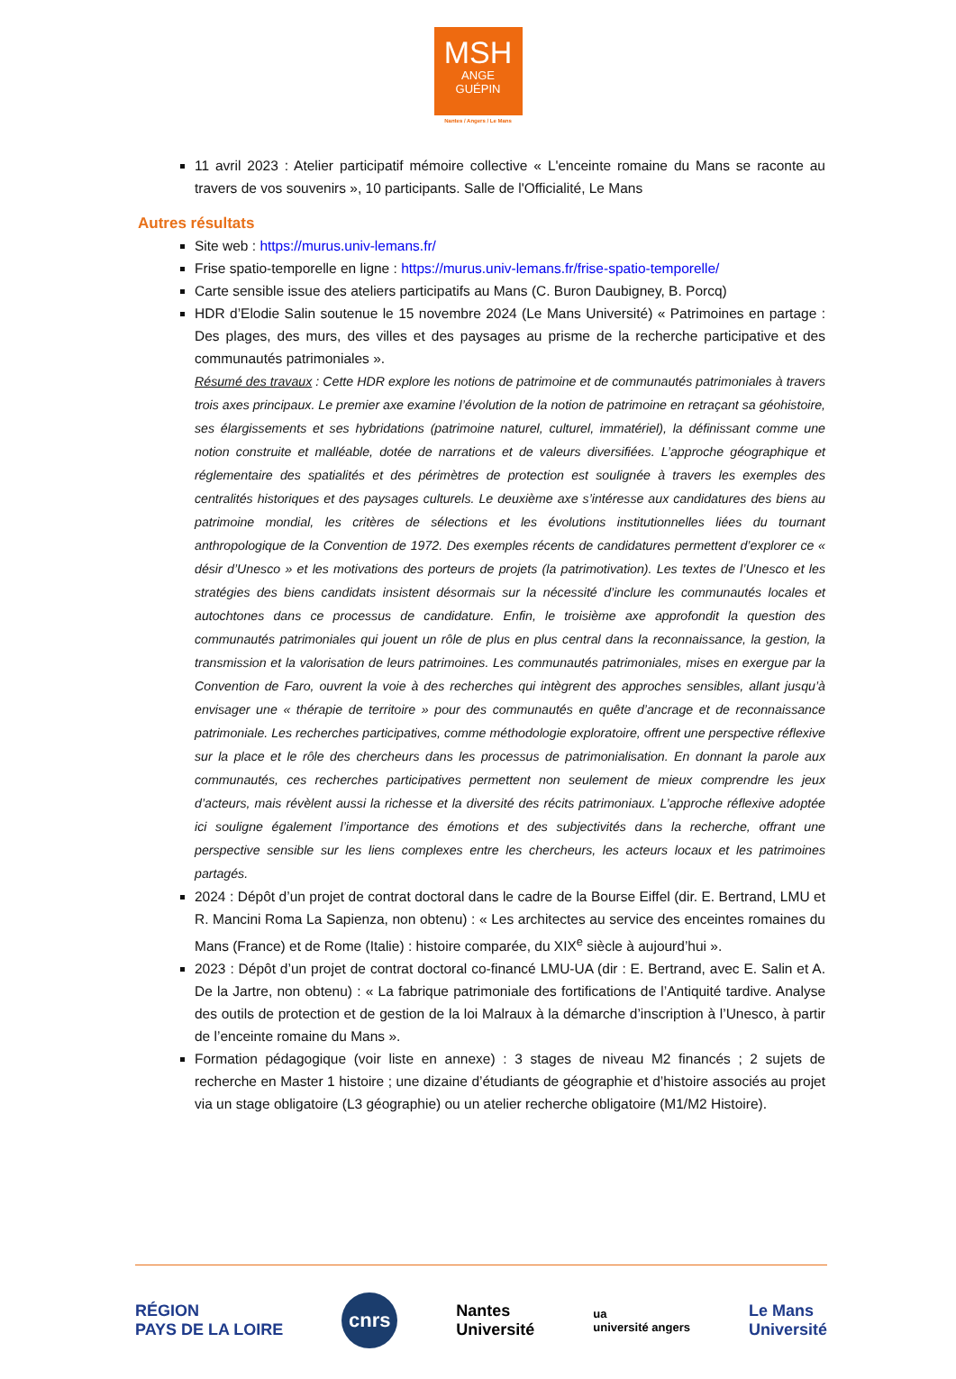MSH
ANGE
GUÉPIN
Nantes / Angers / Le Mans
11 avril 2023 : Atelier participatif mémoire collective « L'enceinte romaine du Mans se raconte au travers de vos souvenirs », 10 participants. Salle de l'Officialité, Le Mans
Autres résultats
Site web : https://murus.univ-lemans.fr/
Frise spatio-temporelle en ligne : https://murus.univ-lemans.fr/frise-spatio-temporelle/
Carte sensible issue des ateliers participatifs au Mans (C. Buron Daubigney, B. Porcq)
HDR d’Elodie Salin soutenue le 15 novembre 2024 (Le Mans Université) « Patrimoines en partage : Des plages, des murs, des villes et des paysages au prisme de la recherche participative et des communautés patrimoniales ».
Résumé des travaux : Cette HDR explore les notions de patrimoine et de communautés patrimoniales à travers trois axes principaux. Le premier axe examine l’évolution de la notion de patrimoine en retraçant sa géohistoire, ses élargissements et ses hybridations (patrimoine naturel, culturel, immatériel), la définissant comme une notion construite et malléable, dotée de narrations et de valeurs diversifiées. L’approche géographique et réglementaire des spatialités et des périmètres de protection est soulignée à travers les exemples des centralités historiques et des paysages culturels. Le deuxième axe s’intéresse aux candidatures des biens au patrimoine mondial, les critères de sélections et les évolutions institutionnelles liées du tournant anthropologique de la Convention de 1972. Des exemples récents de candidatures permettent d’explorer ce « désir d’Unesco » et les motivations des porteurs de projets (la patrimotivation). Les textes de l’Unesco et les stratégies des biens candidats insistent désormais sur la nécessité d’inclure les communautés locales et autochtones dans ce processus de candidature. Enfin, le troisième axe approfondit la question des communautés patrimoniales qui jouent un rôle de plus en plus central dans la reconnaissance, la gestion, la transmission et la valorisation de leurs patrimoines. Les communautés patrimoniales, mises en exergue par la Convention de Faro, ouvrent la voie à des recherches qui intègrent des approches sensibles, allant jusqu’à envisager une « thérapie de territoire » pour des communautés en quête d’ancrage et de reconnaissance patrimoniale. Les recherches participatives, comme méthodologie exploratoire, offrent une perspective réflexive sur la place et le rôle des chercheurs dans les processus de patrimonialisation. En donnant la parole aux communautés, ces recherches participatives permettent non seulement de mieux comprendre les jeux d’acteurs, mais révèlent aussi la richesse et la diversité des récits patrimoniaux. L’approche réflexive adoptée ici souligne également l’importance des émotions et des subjectivités dans la recherche, offrant une perspective sensible sur les liens complexes entre les chercheurs, les acteurs locaux et les patrimoines partagés.
2024 : Dépôt d’un projet de contrat doctoral dans le cadre de la Bourse Eiffel (dir. E. Bertrand, LMU et R. Mancini Roma La Sapienza, non obtenu) : « Les architectes au service des enceintes romaines du Mans (France) et de Rome (Italie) : histoire comparée, du XIX<sup>e</sup> siècle à aujourd’hui ».
2023 : Dépôt d’un projet de contrat doctoral co-financé LMU-UA (dir : E. Bertrand, avec E. Salin et A. De la Jartre, non obtenu) : « La fabrique patrimoniale des fortifications de l’Antiquité tardive. Analyse des outils de protection et de gestion de la loi Malraux à la démarche d’inscription à l’Unesco, à partir de l’enceinte romaine du Mans ».
Formation pédagogique (voir liste en annexe) : 3 stages de niveau M2 financés ; 2 sujets de recherche en Master 1 histoire ; une dizaine d’étudiants de géographie et d’histoire associés au projet via un stage obligatoire (L3 géographie) ou un atelier recherche obligatoire (M1/M2 Histoire).
RÉGION
PAYS DE LA LOIRE
cnrs
Nantes
Université
ua
université angers
Le Mans
Université